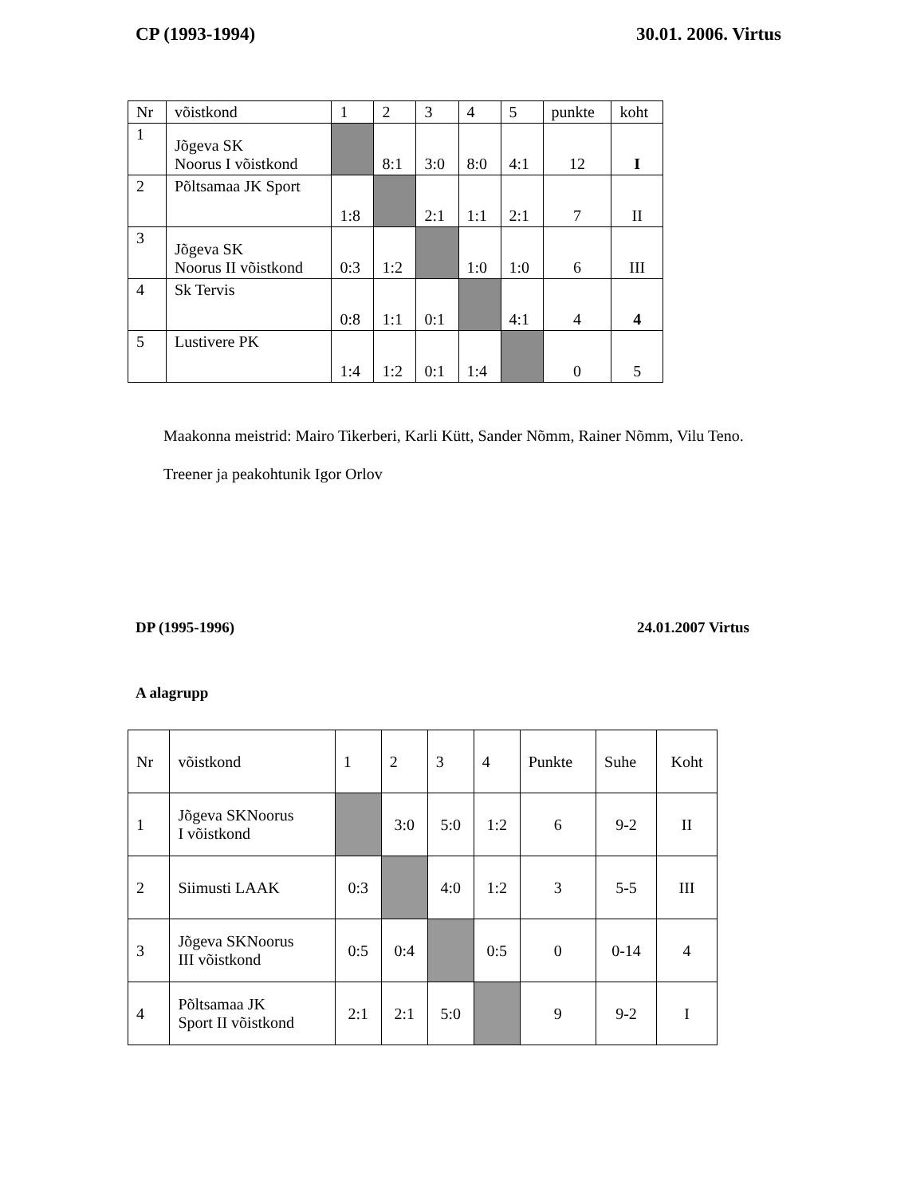CP (1993-1994) 30.01. 2006. Virtus
| Nr | võistkond | 1 | 2 | 3 | 4 | 5 | punkte | koht |
| 1 | Jõgeva SK Noorus I võistkond | | 8:1 | 3:0 | 8:0 | 4:1 | 12 | I |
| 2 | Põltsamaa JK Sport | 1:8 | | 2:1 | 1:1 | 2:1 | 7 | II |
| 3 | Jõgeva SK Noorus II võistkond | 0:3 | 1:2 | | 1:0 | 1:0 | 6 | III |
| 4 | Sk Tervis | 0:8 | 1:1 | 0:1 | | 4:1 | 4 | 4 |
| 5 | Lustivere PK | 1:4 | 1:2 | 0:1 | 1:4 | | 0 | 5 |
Maakonna meistrid: Mairo Tikerberi, Karli Kütt, Sander Nõmm, Rainer Nõmm, Vilu Teno.
Treener ja peakohtunik Igor Orlov
DP (1995-1996) 24.01.2007 Virtus
A alagrupp
| Nr | võistkond | 1 | 2 | 3 | 4 | Punkte | Suhe | Koht |
| 1 | Jõgeva SKNoorus I võistkond | | 3:0 | 5:0 | 1:2 | 6 | 9-2 | II |
| 2 | Siimusti LAAK | 0:3 | | 4:0 | 1:2 | 3 | 5-5 | III |
| 3 | Jõgeva SKNoorus III võistkond | 0:5 | 0:4 | | 0:5 | 0 | 0-14 | 4 |
| 4 | Põltsamaa JK Sport II võistkond | 2:1 | 2:1 | 5:0 | | 9 | 9-2 | I |